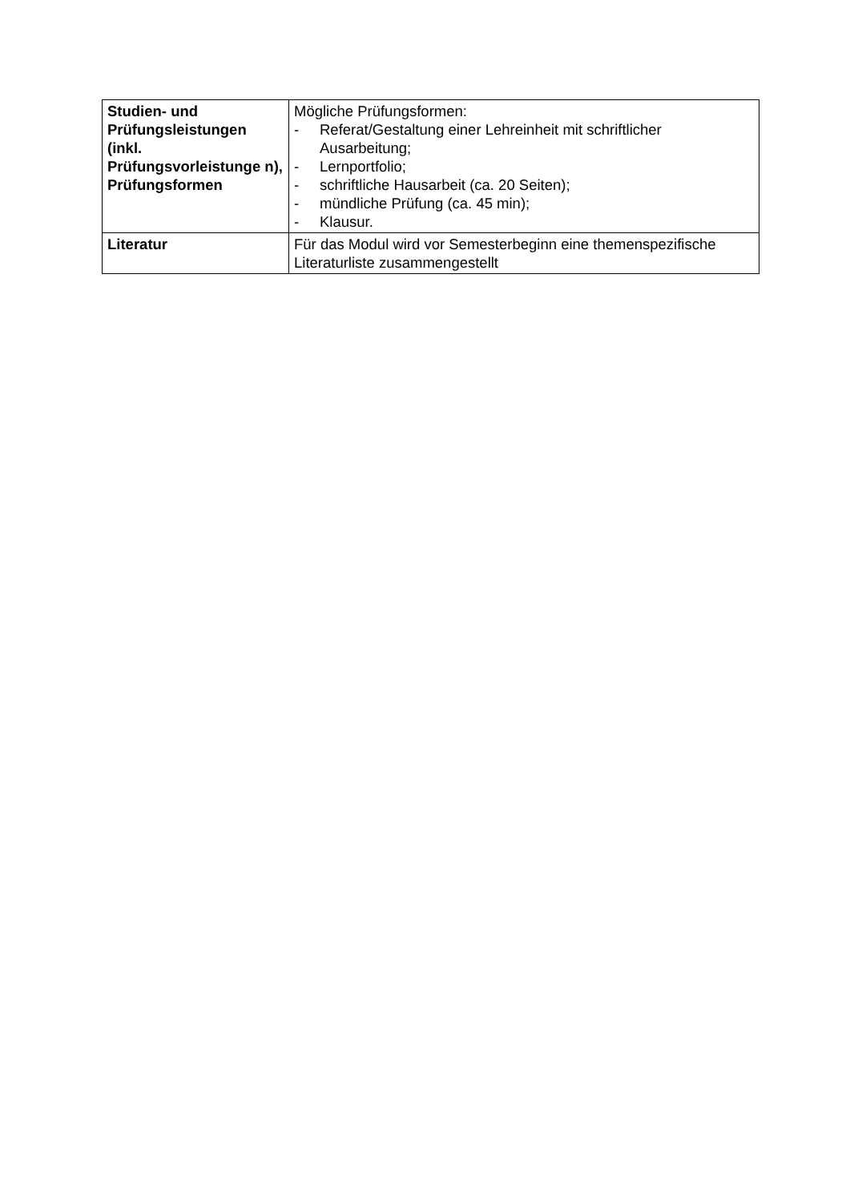| Studien- und Prüfungsleistungen (inkl. Prüfungsvorleistunge n), Prüfungsformen | Mögliche Prüfungsformen: - Referat/Gestaltung einer Lehreinheit mit schriftlicher Ausarbeitung; - Lernportfolio; - schriftliche Hausarbeit (ca. 20 Seiten); - mündliche Prüfung (ca. 45 min); - Klausur. |
| Literatur | Für das Modul wird vor Semesterbeginn eine themenspezifische Literaturliste zusammengestellt |